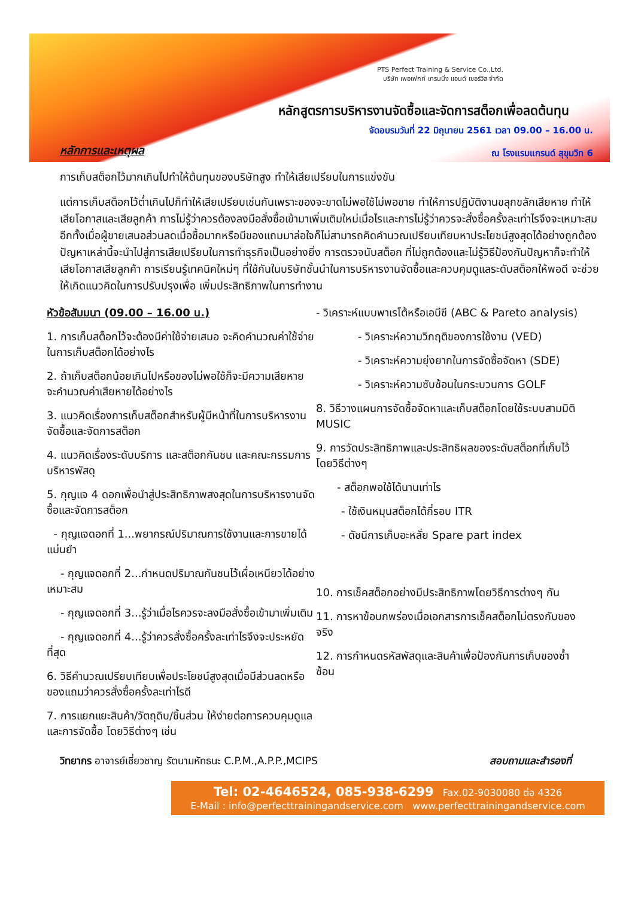PTS Perfect Training & Service Co.,Ltd.
บริษัท เพอเฟกท์ เทรนนิ่ง แอนด์ เซอร์วิส จำกัด
หลักสูตรการบริหารงานจัดซื้อและจัดการสต็อกเพื่อลดต้นทุน
จัดอบรมวันที่ 22 มิถุนายน 2561 เวลา 09.00 – 16.00 น.
หลักการและเหตุผล
ณ โรงแรมแกรนด์ สุขุมวิท 6
การเก็บสต็อกไว้มากเกินไปทำให้ต้นทุนของบริษัทสูง ทำให้เสียเปรียบในการแข่งขัน
แต่การเก็บสต็อกไว้ต่ำเกินไปก็ทำให้เสียเปรียบเช่นกันเพราะของจะขาดไม่พอใช้ไม่พอขาย ทำให้การปฏิบัติงานขลุกขลักเสียหาย ทำให้เสียโอกาสและเสียลูกค้า การไม่รู้ว่าควรต้องลงมือสั่งซื้อเข้ามาเพิ่มเติมใหม่เมื่อไรและการไม่รู้ว่าควรจะสั่งซื้อครั้งละเท่าไรจึงจะเหมาะสม อีกทั้งเมื่อผู้ขายเสนอส่วนลดเมื่อซื้อมากหรือมีของแถมมาล่อใจก็ไม่สามารถคิดคำนวณเปรียบเทียบหาประโยชน์สูงสุดได้อย่างถูกต้อง ปัญหาเหล่านี้จะนำไปสู่การเสียเปรียบในการทำธุรกิจเป็นอย่างยิ่ง การตรวจนับสต็อก ที่ไม่ถูกต้องและไม่รู้วิธีป้องกันปัญหาก็จะทำให้เสียโอกาสเสียลูกค้า การเรียนรู้เทคนิคใหม่ๆ ที่ใช้กันในบริษัทชั้นนำในการบริหารงานจัดซื้อและควบคุมดูแลระดับสต็อกให้พอดี จะช่วยให้เกิดแนวคิดในการปรับปรุงเพื่อ เพิ่มประสิทธิภาพในการทำงาน
หัวข้อสัมมนา (09.00 – 16.00 น.)
1. การเก็บสต็อกไว้จะต้องมีค่าใช้จ่ายเสมอ จะคิดคำนวณค่าใช้จ่ายในการเก็บสต็อกได้อย่างไร
2. ถ้าเก็บสต็อกน้อยเกินไปหรือของไม่พอใช้ก็จะมีความเสียหาย จะคำนวณค่าเสียหายได้อย่างไร
3. แนวคิดเรื่องการเก็บสต็อกสำหรับผู้มีหน้าที่ในการบริหารงานจัดซื้อและจัดการสต็อก
4. แนวคิดเรื่องระดับบริการ และสต็อกกันชน และคณะกรรมการบริหารพัสดุ
5. กุญแจ 4 ดอกเพื่อนำสู่ประสิทธิภาพสงสุดในการบริหารงานจัดซื้อและจัดการสต็อก
- กุญแจดอกที่ 1...พยากรณ์ปริมาณการใช้งานและการขายได้แม่นยำ
- กุญแจดอกที่ 2...กำหนดปริมาณกันชนไว้เผื่อเหนียวได้อย่างเหมาะสม
- กุญแจดอกที่ 3...รู้ว่าเมื่อไรควรจะลงมือสั่งซื้อเข้ามาเพิ่มเติม
- กุญแจดอกที่ 4...รู้ว่าควรสั่งซื้อครั้งละเท่าไรจึงจะประหยัดที่สุด
6. วิธีคำนวณเปรียบเทียบเพื่อประโยชน์สูงสุดเมื่อมีส่วนลดหรือของแถมว่าควรสั่งซื้อครั้งละเท่าไรดี
7. การแยกแยะสินค้า/วัตถุดิบ/ชิ้นส่วน ให้ง่ายต่อการควบคุมดูแลและการจัดซื้อ โดยวิธีต่างๆ เช่น
- วิเคราะห์แบบพาเรโต้หรือเอบีซี (ABC & Pareto analysis)
- วิเคราะห์ความวิกฤติของการใช้งาน (VED)
- วิเคราะห์ความยุ่งยากในการจัดซื้อจัดหา (SDE)
- วิเคราะห์ความซับซ้อนในกระบวนการ GOLF
8. วิธีวางแผนการจัดซื้อจัดหาและเก็บสต็อกโดยใช้ระบบสามมิติ MUSIC
9. การวัดประสิทธิภาพและประสิทธิผลของระดับสต็อกที่เก็บไว้โดยวิธีต่างๆ
- สต็อกพอใช้ได้นานเท่าไร
- ใช้เงินหมุนสต็อกได้กี่รอบ ITR
- ดัชนีการเก็บอะหลั่ย Spare part index
10. การเช็คสต็อกอย่างมีประสิทธิภาพโดยวิธีการต่างๆ กัน
11. การหาข้อบกพร่องเมื่อเอกสารการเช็คสต็อกไม่ตรงกับของจริง
12. การกำหนดรหัสพัสดุและสินค้าเพื่อป้องกันการเก็บของซ้ำซ้อน
วิทยากร อาจารย์เชี่ยวชาญ รัตนามหัทธนะ C.P.M.,A.P.P.,MCIPS สอบถามและสำรองที่
Tel: 02-4646524, 085-938-6299 Fax.02-9030080 ต่อ 4326
E-Mail : info@perfecttrainingandservice.com www.perfecttrainingandservice.com